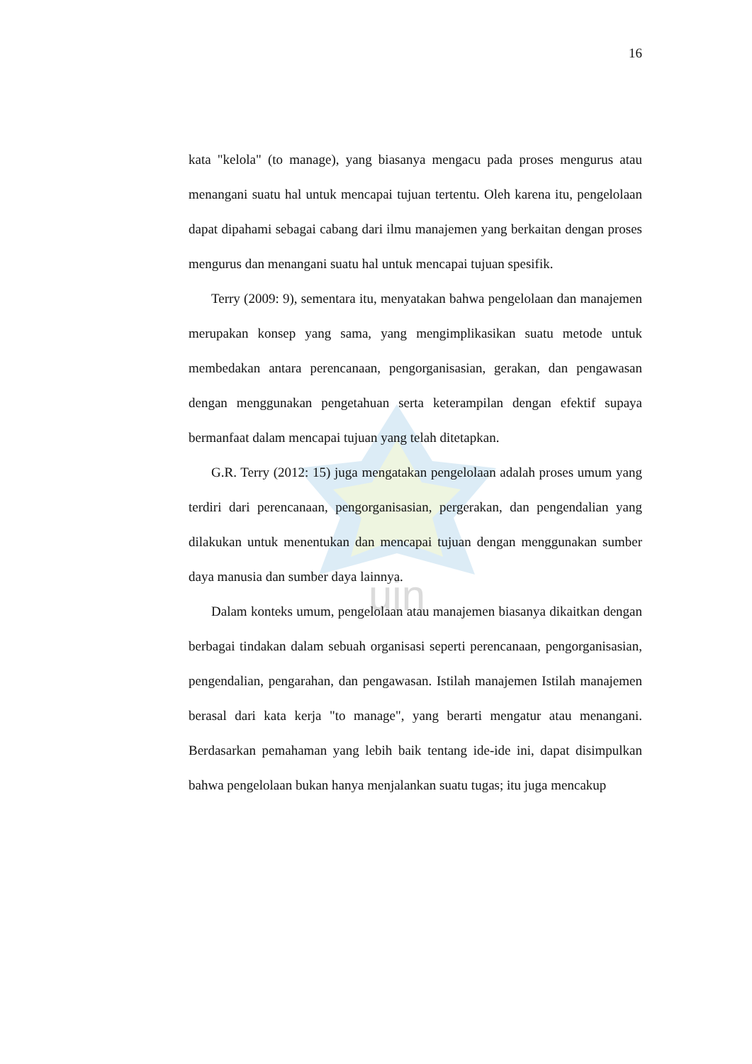16
uin
kata "kelola" (to manage), yang biasanya mengacu pada proses mengurus atau menangani suatu hal untuk mencapai tujuan tertentu. Oleh karena itu, pengelolaan dapat dipahami sebagai cabang dari ilmu manajemen yang berkaitan dengan proses mengurus dan menangani suatu hal untuk mencapai tujuan spesifik.
Terry (2009: 9), sementara itu, menyatakan bahwa pengelolaan dan manajemen merupakan konsep yang sama, yang mengimplikasikan suatu metode untuk membedakan antara perencanaan, pengorganisasian, gerakan, dan pengawasan dengan menggunakan pengetahuan serta keterampilan dengan efektif supaya bermanfaat dalam mencapai tujuan yang telah ditetapkan.
G.R. Terry (2012: 15) juga mengatakan pengelolaan adalah proses umum yang terdiri dari perencanaan, pengorganisasian, pergerakan, dan pengendalian yang dilakukan untuk menentukan dan mencapai tujuan dengan menggunakan sumber daya manusia dan sumber daya lainnya.
Dalam konteks umum, pengelolaan atau manajemen biasanya dikaitkan dengan berbagai tindakan dalam sebuah organisasi seperti perencanaan, pengorganisasian, pengendalian, pengarahan, dan pengawasan. Istilah manajemen Istilah manajemen berasal dari kata kerja "to manage", yang berarti mengatur atau menangani. Berdasarkan pemahaman yang lebih baik tentang ide-ide ini, dapat disimpulkan bahwa pengelolaan bukan hanya menjalankan suatu tugas; itu juga mencakup